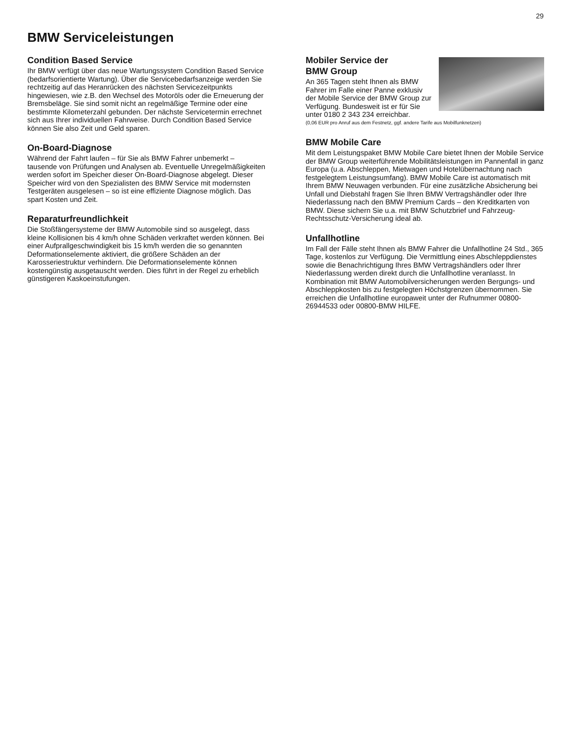29
BMW Serviceleistungen
Condition Based Service
Ihr BMW verfügt über das neue Wartungssystem Condition Based Service (bedarfsorientierte Wartung). Über die Servicebedarfsanzeige werden Sie rechtzeitig auf das Heranrücken des nächsten Servicezeitpunkts hingewiesen, wie z.B. den Wechsel des Motoröls oder die Erneuerung der Bremsbeläge. Sie sind somit nicht an regelmäßige Termine oder eine bestimmte Kilometerzahl gebunden. Der nächste Servicetermin errechnet sich aus Ihrer individuellen Fahrweise. Durch Condition Based Service können Sie also Zeit und Geld sparen.
On-Board-Diagnose
Während der Fahrt laufen – für Sie als BMW Fahrer unbemerkt – tausende von Prüfungen und Analysen ab. Eventuelle Unregelmäßigkeiten werden sofort im Speicher dieser On-Board-Diagnose abgelegt. Dieser Speicher wird von den Spezialisten des BMW Service mit modernsten Testgeräten ausgelesen – so ist eine effiziente Diagnose möglich. Das spart Kosten und Zeit.
Reparaturfreundlichkeit
Die Stoßfängersysteme der BMW Automobile sind so ausgelegt, dass kleine Kollisionen bis 4 km/h ohne Schäden verkraftet werden können. Bei einer Aufprallgeschwindigkeit bis 15 km/h werden die so genannten Deformationselemente aktiviert, die größere Schäden an der Karosseriestruktur verhindern. Die Deformationselemente können kostengünstig ausgetauscht werden. Dies führt in der Regel zu erheblich günstigeren Kaskoeinstufungen.
Mobiler Service der
BMW Group
An 365 Tagen steht Ihnen als BMW Fahrer im Falle einer Panne exklusiv der Mobile Service der BMW Group zur Verfügung. Bundesweit ist er für Sie unter 0180 2 343 234 erreichbar.
(0,06 EUR pro Anruf aus dem Festnetz, ggf. andere Tarife aus Mobilfunknetzen)
BMW Mobile Care
Mit dem Leistungspaket BMW Mobile Care bietet Ihnen der Mobile Service der BMW Group weiterführende Mobilitätsleistungen im Pannenfall in ganz Europa (u.a. Abschleppen, Mietwagen und Hotelübernachtung nach festgelegtem Leistungsumfang). BMW Mobile Care ist automatisch mit Ihrem BMW Neuwagen verbunden. Für eine zusätzliche Absicherung bei Unfall und Diebstahl fragen Sie Ihren BMW Vertragshändler oder Ihre Niederlassung nach den BMW Premium Cards – den Kreditkarten von BMW. Diese sichern Sie u.a. mit BMW Schutzbrief und Fahrzeug-Rechtsschutz-Versicherung ideal ab.
Unfallhotline
Im Fall der Fälle steht Ihnen als BMW Fahrer die Unfallhotline 24 Std., 365 Tage, kostenlos zur Verfügung. Die Vermittlung eines Abschleppdienstes sowie die Benachrichtigung Ihres BMW Vertragshändlers oder Ihrer Niederlassung werden direkt durch die Unfallhotline veranlasst. In Kombination mit BMW Automobilversicherungen werden Bergungs- und Abschleppkosten bis zu festgelegten Höchstgrenzen übernommen. Sie erreichen die Unfallhotline europaweit unter der Rufnummer 00800-26944533 oder 00800-BMW HILFE.